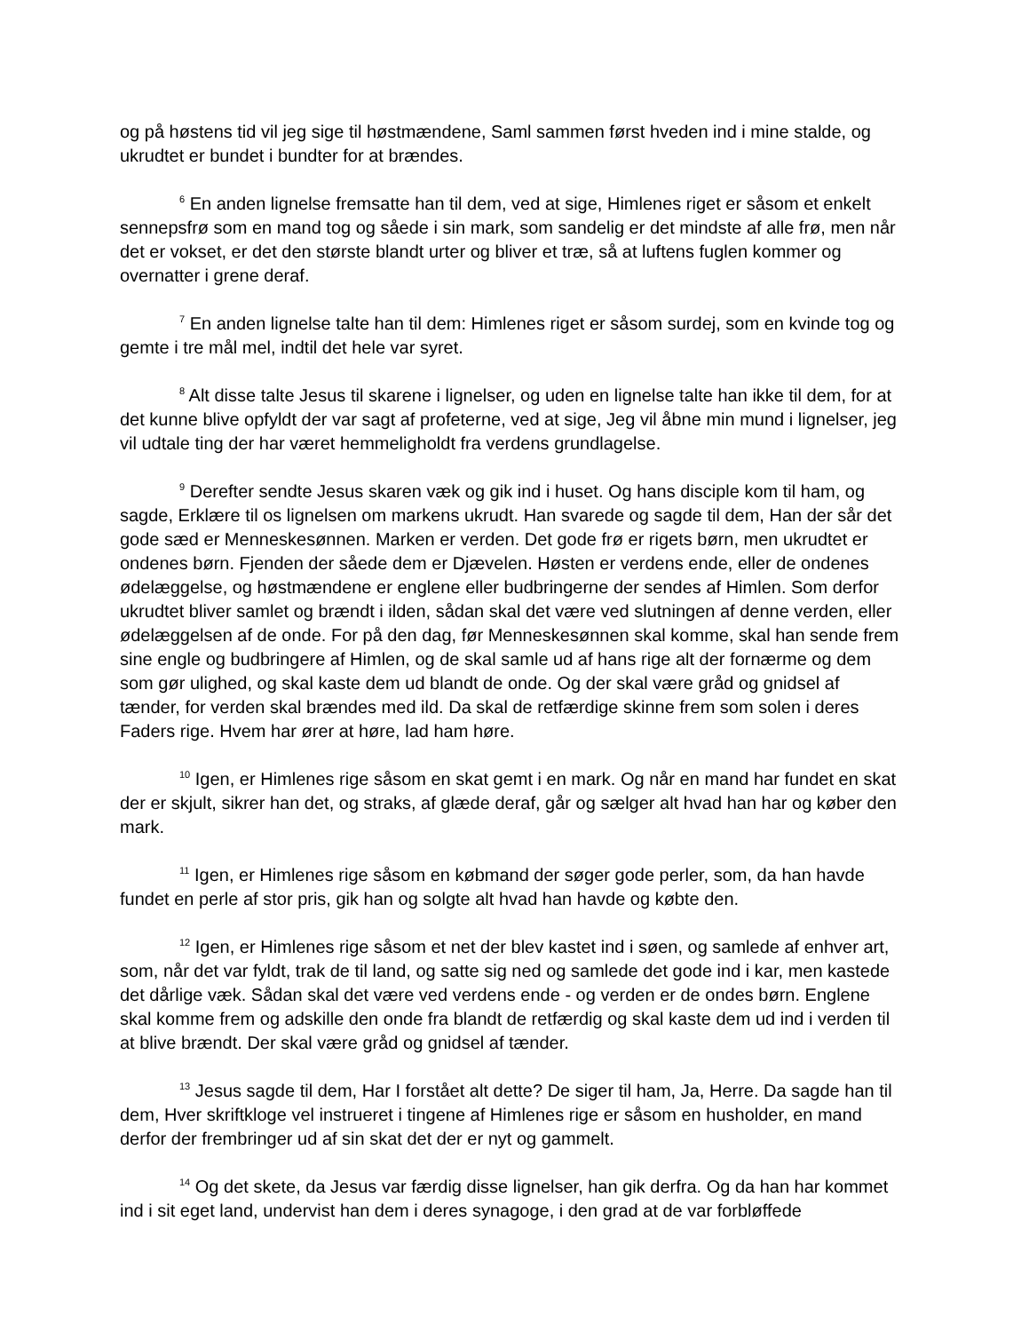og på høstens tid vil jeg sige til høstmændene, Saml sammen først hveden ind i mine stalde, og ukrudtet er bundet i bundter for at brændes.
<sup>6</sup> En anden lignelse fremsatte han til dem, ved at sige, Himlenes riget er såsom et enkelt sennepsfrø som en mand tog og såede i sin mark, som sandelig er det mindste af alle frø, men når det er vokset, er det den største blandt urter og bliver et træ, så at luftens fuglen kommer og overnatter i grene deraf.
<sup>7</sup> En anden lignelse talte han til dem: Himlenes riget er såsom surdej, som en kvinde tog og gemte i tre mål mel, indtil det hele var syret.
<sup>8</sup> Alt disse talte Jesus til skarene i lignelser, og uden en lignelse talte han ikke til dem, for at det kunne blive opfyldt der var sagt af profeterne, ved at sige, Jeg vil åbne min mund i lignelser, jeg vil udtale ting der har været hemmeligholdt fra verdens grundlagelse.
<sup>9</sup> Derefter sendte Jesus skaren væk og gik ind i huset. Og hans disciple kom til ham, og sagde, Erklære til os lignelsen om markens ukrudt. Han svarede og sagde til dem, Han der sår det gode sæd er Menneskesønnen. Marken er verden. Det gode frø er rigets børn, men ukrudtet er ondenes børn. Fjenden der såede dem er Djævelen. Høsten er verdens ende, eller de ondenes ødelæggelse, og høstmændene er englene eller budbringerne der sendes af Himlen. Som derfor ukrudtet bliver samlet og brændt i ilden, sådan skal det være ved slutningen af denne verden, eller ødelæggelsen af de onde. For på den dag, før Menneskesønnen skal komme, skal han sende frem sine engle og budbringere af Himlen, og de skal samle ud af hans rige alt der fornærme og dem som gør ulighed, og skal kaste dem ud blandt de onde. Og der skal være gråd og gnidsel af tænder, for verden skal brændes med ild. Da skal de retfærdige skinne frem som solen i deres Faders rige. Hvem har ører at høre, lad ham høre.
<sup>10</sup> Igen, er Himlenes rige såsom en skat gemt i en mark. Og når en mand har fundet en skat der er skjult, sikrer han det, og straks, af glæde deraf, går og sælger alt hvad han har og køber den mark.
<sup>11</sup> Igen, er Himlenes rige såsom en købmand der søger gode perler, som, da han havde fundet en perle af stor pris, gik han og solgte alt hvad han havde og købte den.
<sup>12</sup> Igen, er Himlenes rige såsom et net der blev kastet ind i søen, og samlede af enhver art, som, når det var fyldt, trak de til land, og satte sig ned og samlede det gode ind i kar, men kastede det dårlige væk. Sådan skal det være ved verdens ende - og verden er de ondes børn. Englene skal komme frem og adskille den onde fra blandt de retfærdig og skal kaste dem ud ind i verden til at blive brændt. Der skal være gråd og gnidsel af tænder.
<sup>13</sup> Jesus sagde til dem, Har I forstået alt dette? De siger til ham, Ja, Herre. Da sagde han til dem, Hver skriftkloge vel instrueret i tingene af Himlenes rige er såsom en husholder, en mand derfor der frembringer ud af sin skat det der er nyt og gammelt.
<sup>14</sup> Og det skete, da Jesus var færdig disse lignelser, han gik derfra. Og da han har kommet ind i sit eget land, undervist han dem i deres synagoge, i den grad at de var forbløffede